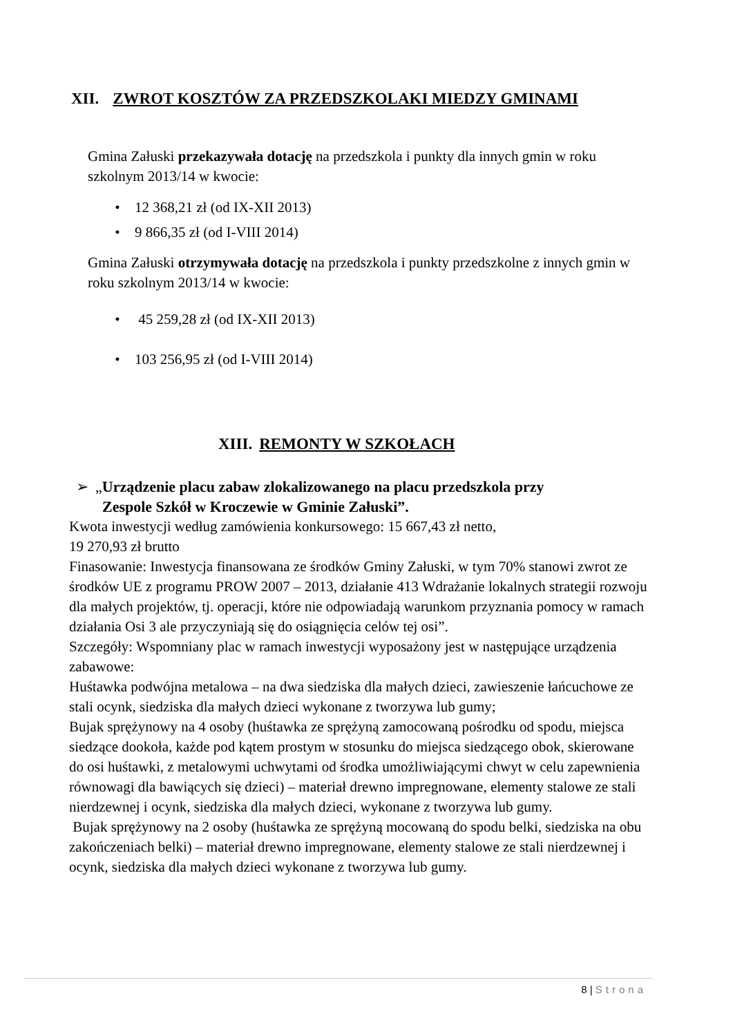XII. ZWROT KOSZTÓW ZA PRZEDSZKOLAKI MIEDZY GMINAMI
Gmina Załuski przekazywała dotację na przedszkola i punkty dla innych gmin w roku szkolnym 2013/14 w kwocie:
• 12 368,21 zł (od IX-XII 2013)
• 9 866,35 zł (od I-VIII 2014)
Gmina Załuski otrzymywała dotację na przedszkola i punkty przedszkolne z innych gmin w roku szkolnym 2013/14 w kwocie:
• 45 259,28 zł (od IX-XII 2013)
• 103 256,95 zł (od I-VIII 2014)
XIII. REMONTY W SZKOŁACH
➢ „Urządzenie placu zabaw zlokalizowanego na placu przedszkola przy
Zespole Szkół w Kroczewie w Gminie Załuski”.
Kwota inwestycji według zamówienia konkursowego: 15 667,43 zł netto,
19 270,93 zł brutto
Finasowanie: Inwestycja finansowana ze środków Gminy Załuski, w tym 70% stanowi zwrot ze środków UE z programu PROW 2007 – 2013, działanie 413 Wdrażanie lokalnych strategii rozwoju dla małych projektów, tj. operacji, które nie odpowiadają warunkom przyznania pomocy w ramach działania Osi 3 ale przyczyniają się do osiągnięcia celów tej osi”.
Szczegóły: Wspomniany plac w ramach inwestycji wyposażony jest w następujące urządzenia zabawowe:
Huśtawka podwójna metalowa – na dwa siedziska dla małych dzieci, zawieszenie łańcuchowe ze stali ocynk, siedziska dla małych dzieci wykonane z tworzywa lub gumy;
Bujak sprężynowy na 4 osoby (huśtawka ze sprężyną zamocowaną pośrodku od spodu, miejsca siedzące dookoła, każde pod kątem prostym w stosunku do miejsca siedzącego obok, skierowane do osi huśtawki, z metalowymi uchwytami od środka umożliwiającymi chwyt w celu zapewnienia równowagi dla bawiących się dzieci) – materiał drewno impregnowane, elementy stalowe ze stali nierdzewnej i ocynk, siedziska dla małych dzieci, wykonane z tworzywa lub gumy.
Bujak sprężynowy na 2 osoby (huśtawka ze sprężyną mocowaną do spodu belki, siedziska na obu zakończeniach belki) – materiał drewno impregnowane, elementy stalowe ze stali nierdzewnej i ocynk, siedziska dla małych dzieci wykonane z tworzywa lub gumy.
8 | Strona